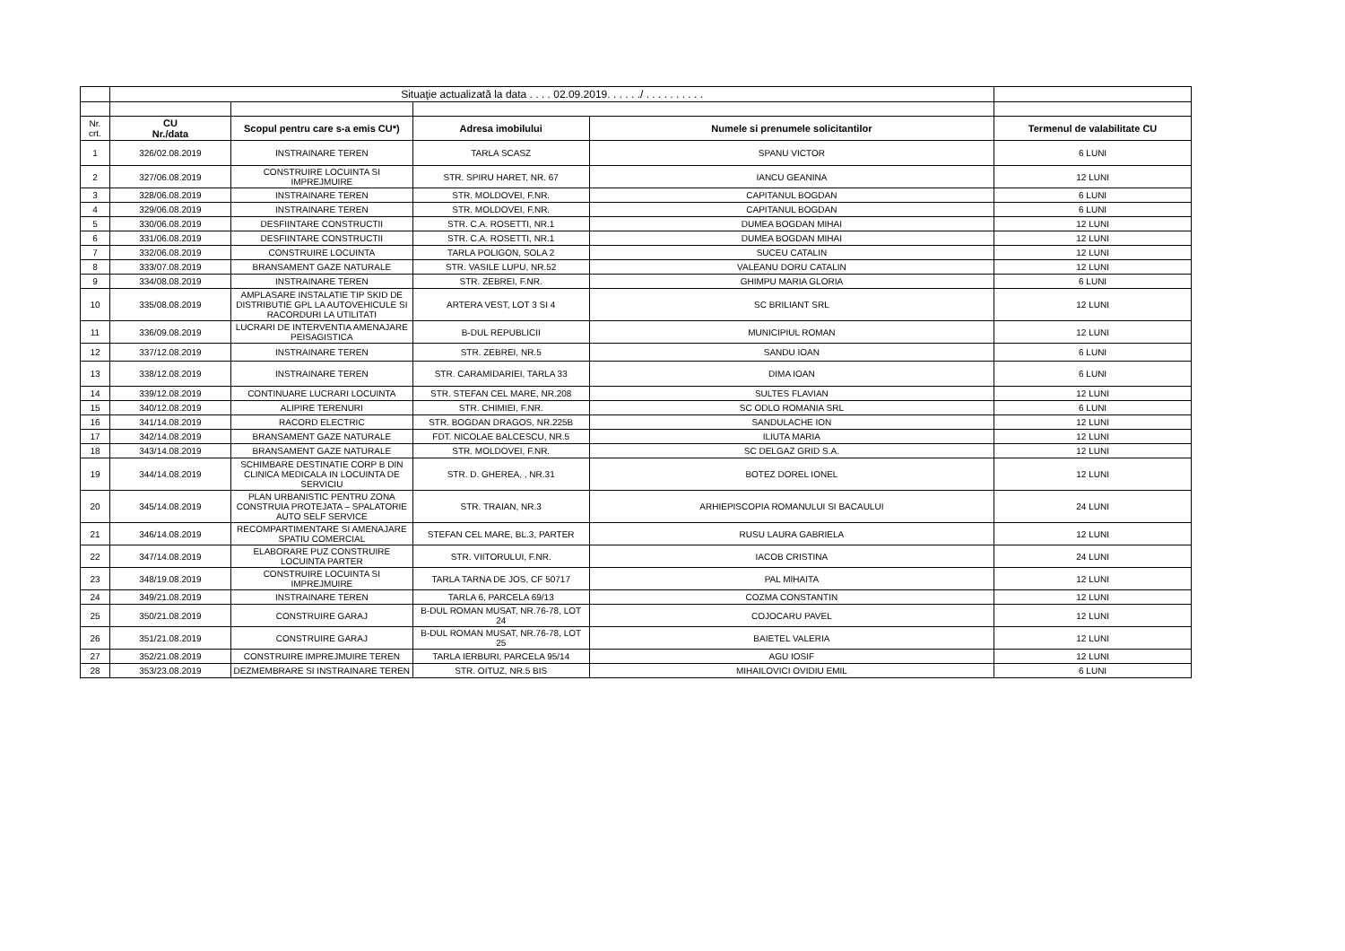| | Situaţie actualizată la data . . . . 02.09.2019. . . . . ./ . . . . . . . . . . | | | | |
| Nr. crt. | CU Nr./data | Scopul pentru care s-a emis CU*) | Adresa imobilului | Numele si prenumele solicitantilor | Termenul de valabilitate CU |
| 1 | 326/02.08.2019 | INSTRAINARE TEREN | TARLA SCASZ | SPANU VICTOR | 6 LUNI |
| 2 | 327/06.08.2019 | CONSTRUIRE LOCUINTA SI IMPREJMUIRE | STR. SPIRU HARET, NR. 67 | IANCU GEANINA | 12 LUNI |
| 3 | 328/06.08.2019 | INSTRAINARE TEREN | STR. MOLDOVEI, F.NR. | CAPITANUL BOGDAN | 6 LUNI |
| 4 | 329/06.08.2019 | INSTRAINARE TEREN | STR. MOLDOVEI, F.NR. | CAPITANUL BOGDAN | 6 LUNI |
| 5 | 330/06.08.2019 | DESFIINTARE CONSTRUCTII | STR. C.A. ROSETTI, NR.1 | DUMEA BOGDAN MIHAI | 12 LUNI |
| 6 | 331/06.08.2019 | DESFIINTARE CONSTRUCTII | STR. C.A. ROSETTI, NR.1 | DUMEA BOGDAN MIHAI | 12 LUNI |
| 7 | 332/06.08.2019 | CONSTRUIRE LOCUINTA | TARLA POLIGON, SOLA 2 | SUCEU CATALIN | 12 LUNI |
| 8 | 333/07.08.2019 | BRANSAMENT GAZE NATURALE | STR. VASILE LUPU, NR.52 | VALEANU DORU CATALIN | 12 LUNI |
| 9 | 334/08.08.2019 | INSTRAINARE TEREN | STR. ZEBREI, F.NR. | GHIMPU MARIA GLORIA | 6 LUNI |
| 10 | 335/08.08.2019 | AMPLASARE INSTALATIE TIP SKID DE DISTRIBUTIE GPL LA AUTOVEHICULE SI RACORDURI LA UTILITATI | ARTERA VEST, LOT 3 SI 4 | SC BRILIANT SRL | 12 LUNI |
| 11 | 336/09.08.2019 | LUCRARI DE INTERVENTIA AMENAJARE PEISAGISTICA | B-DUL REPUBLICII | MUNICIPIUL ROMAN | 12 LUNI |
| 12 | 337/12.08.2019 | INSTRAINARE TEREN | STR. ZEBREI, NR.5 | SANDU IOAN | 6 LUNI |
| 13 | 338/12.08.2019 | INSTRAINARE TEREN | STR. CARAMIDARIEI, TARLA 33 | DIMA IOAN | 6 LUNI |
| 14 | 339/12.08.2019 | CONTINUARE LUCRARI LOCUINTA | STR. STEFAN CEL MARE, NR.208 | SULTES FLAVIAN | 12 LUNI |
| 15 | 340/12.08.2019 | ALIPIRE TERENURI | STR. CHIMIEI, F.NR. | SC ODLO ROMANIA SRL | 6 LUNI |
| 16 | 341/14.08.2019 | RACORD ELECTRIC | STR. BOGDAN DRAGOS, NR.225B | SANDULACHE ION | 12 LUNI |
| 17 | 342/14.08.2019 | BRANSAMENT GAZE NATURALE | FDT. NICOLAE BALCESCU, NR.5 | ILIUTA MARIA | 12 LUNI |
| 18 | 343/14.08.2019 | BRANSAMENT GAZE NATURALE | STR. MOLDOVEI, F.NR. | SC DELGAZ GRID S.A. | 12 LUNI |
| 19 | 344/14.08.2019 | SCHIMBARE DESTINATIE CORP B DIN CLINICA MEDICALA IN LOCUINTA DE SERVICIU | STR. D. GHEREA, , NR.31 | BOTEZ DOREL IONEL | 12 LUNI |
| 20 | 345/14.08.2019 | PLAN URBANISTIC PENTRU ZONA CONSTRUIA PROTEJATA – SPALATORIE AUTO SELF SERVICE | STR. TRAIAN, NR.3 | ARHIEPISCOPIA ROMANULUI SI BACAULUI | 24 LUNI |
| 21 | 346/14.08.2019 | RECOMPARTIMENTARE SI AMENAJARE SPATIU COMERCIAL | STEFAN CEL MARE, BL.3, PARTER | RUSU LAURA GABRIELA | 12 LUNI |
| 22 | 347/14.08.2019 | ELABORARE PUZ CONSTRUIRE LOCUINTA PARTER | STR. VIITORULUI, F.NR. | IACOB CRISTINA | 24 LUNI |
| 23 | 348/19.08.2019 | CONSTRUIRE LOCUINTA SI IMPREJMUIRE | TARLA TARNA DE JOS, CF 50717 | PAL MIHAITA | 12 LUNI |
| 24 | 349/21.08.2019 | INSTRAINARE TEREN | TARLA 6, PARCELA 69/13 | COZMA CONSTANTIN | 12 LUNI |
| 25 | 350/21.08.2019 | CONSTRUIRE GARAJ | B-DUL ROMAN MUSAT, NR.76-78, LOT 24 | COJOCARU PAVEL | 12 LUNI |
| 26 | 351/21.08.2019 | CONSTRUIRE GARAJ | B-DUL ROMAN MUSAT, NR.76-78, LOT 25 | BAIETEL VALERIA | 12 LUNI |
| 27 | 352/21.08.2019 | CONSTRUIRE IMPREJMUIRE TEREN | TARLA IERBURI, PARCELA 95/14 | AGU IOSIF | 12 LUNI |
| 28 | 353/23.08.2019 | DEZMEMBRARE SI INSTRAINARE TEREN | STR. OITUZ, NR.5 BIS | MIHAILOVICI OVIDIU EMIL | 6 LUNI |